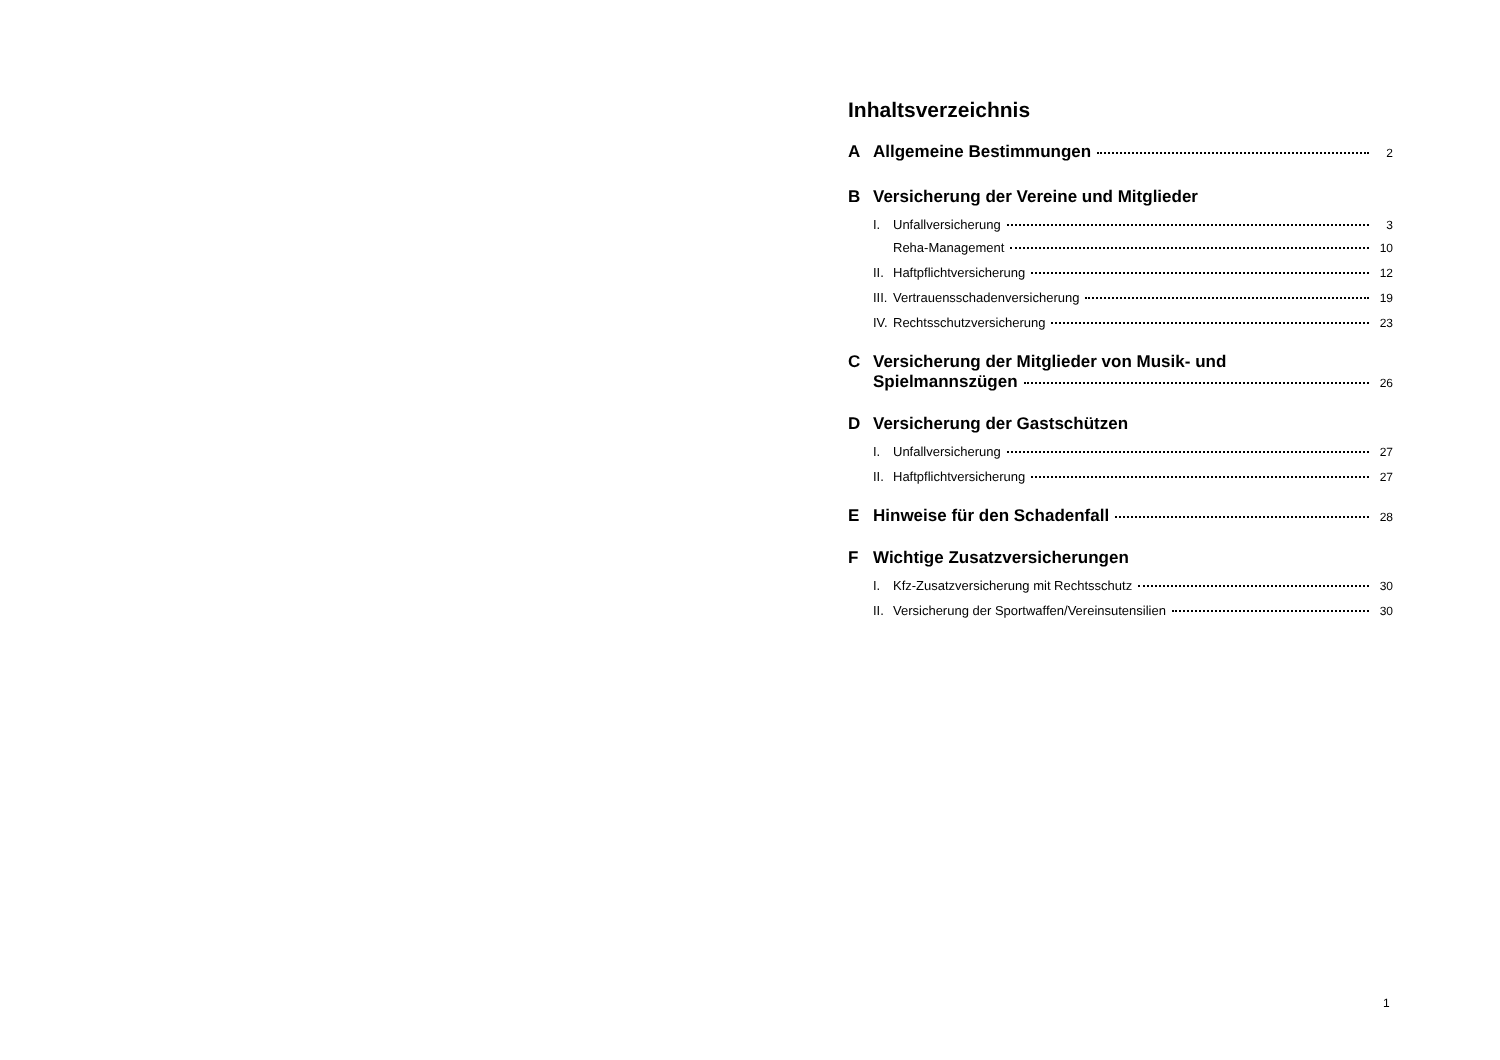Inhaltsverzeichnis
A Allgemeine Bestimmungen 2
B Versicherung der Vereine und Mitglieder
I. Unfallversicherung 3
Reha-Management 10
II. Haftpflichtversicherung 12
III. Vertrauensschadenversicherung 19
IV. Rechtsschutzversicherung 23
C Versicherung der Mitglieder von Musik- und
Spielmannszügen 26
D Versicherung der Gastschützen
I. Unfallversicherung 27
II. Haftpflichtversicherung 27
E Hinweise für den Schadenfall 28
F Wichtige Zusatzversicherungen
I. Kfz-Zusatzversicherung mit Rechtsschutz 30
II. Versicherung der Sportwaffen/Vereinsutensilien 30
1